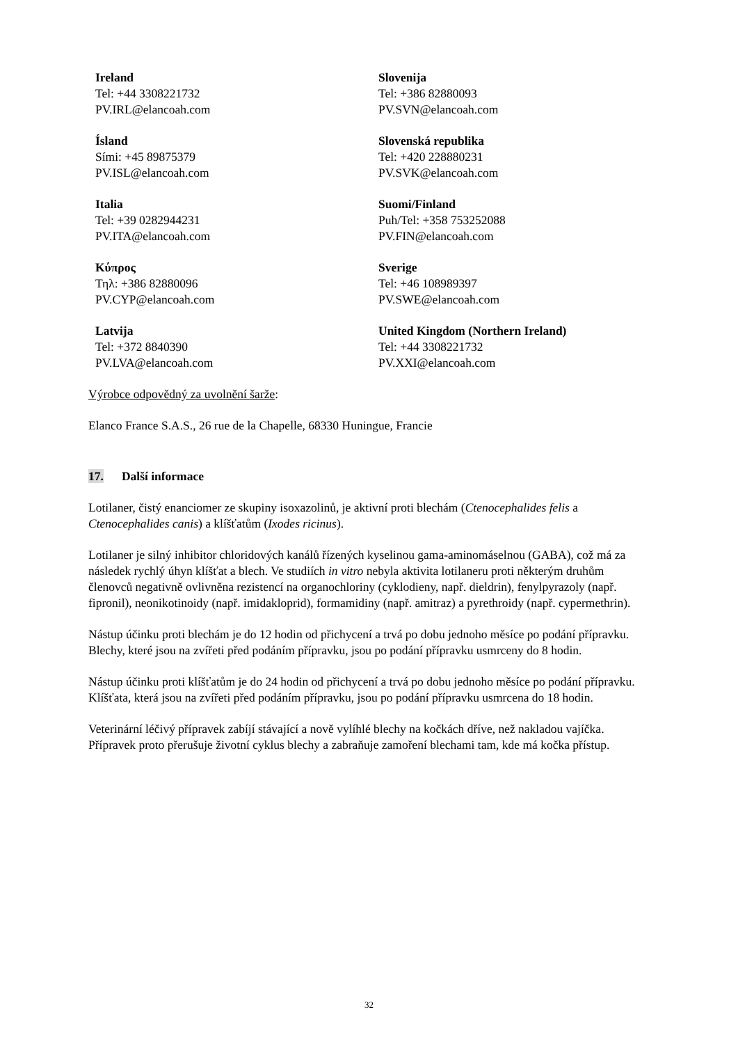Ireland
Tel: +44 3308221732
PV.IRL@elancoah.com
Slovenija
Tel: +386 82880093
PV.SVN@elancoah.com
Ísland
Sími: +45 89875379
PV.ISL@elancoah.com
Slovenská republika
Tel: +420 228880231
PV.SVK@elancoah.com
Italia
Tel: +39 0282944231
PV.ITA@elancoah.com
Suomi/Finland
Puh/Tel: +358 753252088
PV.FIN@elancoah.com
Κύπρος
Τηλ: +386 82880096
PV.CYP@elancoah.com
Sverige
Tel: +46 108989397
PV.SWE@elancoah.com
Latvija
Tel: +372 8840390
PV.LVA@elancoah.com
United Kingdom (Northern Ireland)
Tel: +44 3308221732
PV.XXI@elancoah.com
Výrobce odpovědný za uvolnění šarže:
Elanco France S.A.S., 26 rue de la Chapelle, 68330 Huningue, Francie
17. Další informace
Lotilaner, čistý enanciomer ze skupiny isoxazolinů, je aktivní proti blechám (Ctenocephalides felis a Ctenocephalides canis) a klíšťatům (Ixodes ricinus).
Lotilaner je silný inhibitor chloridových kanálů řízených kyselinou gama-aminomáselnou (GABA), což má za následek rychlý úhyn klíšťat a blech. Ve studiích in vitro nebyla aktivita lotilaneru proti některým druhům členovců negativně ovlivněna rezistencí na organochloriny (cyklodieny, např. dieldrin), fenylpyrazoly (např. fipronil), neonikotinoidy (např. imidakloprid), formamidiny (např. amitraz) a pyrethroidy (např. cypermethrin).
Nástup účinku proti blechám je do 12 hodin od přichycení a trvá po dobu jednoho měsíce po podání přípravku. Blechy, které jsou na zvířeti před podáním přípravku, jsou po podání přípravku usmrceny do 8 hodin.
Nástup účinku proti klíšťatům je do 24 hodin od přichycení a trvá po dobu jednoho měsíce po podání přípravku. Klíšťata, která jsou na zvířeti před podáním přípravku, jsou po podání přípravku usmrcena do 18 hodin.
Veterinární léčivý přípravek zabíjí stávající a nově vylíhlé blechy na kočkách dříve, než nakladou vajíčka. Přípravek proto přerušuje životní cyklus blechy a zabraňuje zamoření blechami tam, kde má kočka přístup.
32